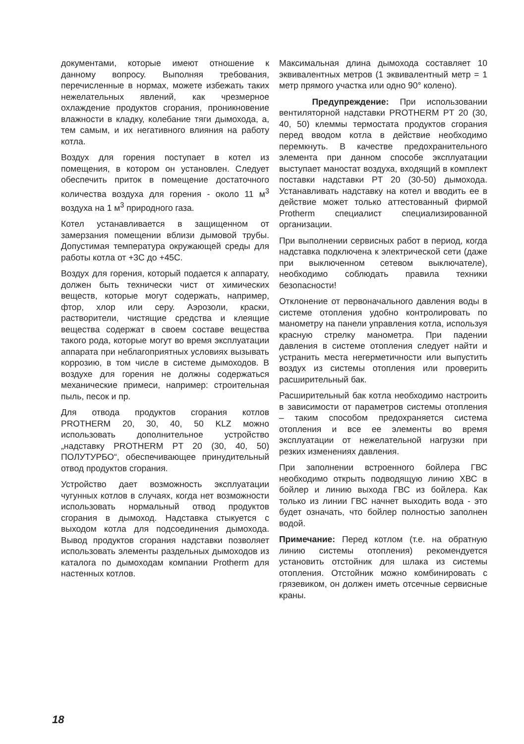документами, которые имеют отношение к данному вопросу. Выполняя требования, перечисленные в нормах, можете избежать таких нежелательных явлений, как чрезмерное охлаждение продуктов сгорания, проникновение влажности в кладку, колебание тяги дымохода, а, тем самым, и их негативного влияния на работу котла.
Воздух для горения поступает в котел из помещения, в котором он установлен. Следует обеспечить приток в помещение достаточного количества воздуха для горения - около 11 м<sup>3</sup> воздуха на 1 м<sup>3</sup> природного газа.
Котел устанавливается в защищенном от замерзания помещении вблизи дымовой трубы. Допустимая температура окружающей среды для работы котла от +3C до +45C.
Воздух для горения, который подается к аппарату, должен быть технически чист от химических веществ, которые могут содержать, например, фтор, хлор или серу. Аэрозоли, краски, растворители, чистящие средства и клеящие вещества содержат в своем составе вещества такого рода, которые могут во время эксплуатации аппарата при неблагоприятных условиях вызывать коррозию, в том числе в системе дымоходов. В воздухе для горения не должны содержаться механические примеси, например: строительная пыль, песок и пр.
Для отвода продуктов сгорания котлов PROTHERM 20, 30, 40, 50 KLZ можно использовать дополнительное устройство „надставку PROTHERM PT 20 (30, 40, 50) ПОЛУТУРБО“, обеспечивающее принудительный отвод продуктов сгорания.
Устройство дает возможность эксплуатации чугунных котлов в случаях, когда нет возможности использовать нормальный отвод продуктов сгорания в дымоход. Надставка стыкуется с выходом котла для подсоединения дымохода. Вывод продуктов сгорания надставки позволяет использовать элементы раздельных дымоходов из каталога по дымоходам компании Protherm для настенных котлов.
Максимальная длина дымохода составляет 10 эквивалентных метров (1 эквивалентный метр = 1 метр прямого участка или одно 90° колено).
Предупреждение: При использовании вентиляторной надставки PROTHERM PT 20 (30, 40, 50) клеммы термостата продуктов сгорания перед вводом котла в действие необходимо перемкнуть. В качестве предохранительного элемента при данном способе эксплуатации выступает маностат воздуха, входящий в комплект поставки надставки PT 20 (30-50) дымохода. Устанавливать надставку на котел и вводить ее в действие может только аттестованный фирмой Protherm специалист специализированной организации.
При выполнении сервисных работ в период, когда надставка подключена к электрической сети (даже при выключенном сетевом выключателе), необходимо соблюдать правила техники безопасности!
Отклонение от первоначального давления воды в системе отопления удобно контролировать по манометру на панели управления котла, используя красную стрелку манометра. При падении давления в системе отопления следует найти и устранить места негерметичности или выпустить воздух из системы отопления или проверить расширительный бак.
Расширительный бак котла необходимо настроить в зависимости от параметров системы отопления – таким способом предохраняется система отопления и все ее элементы во время эксплуатации от нежелательной нагрузки при резких изменениях давления.
При заполнении встроенного бойлера ГВС необходимо открыть подводящую линию ХВС в бойлер и линию выхода ГВС из бойлера. Как только из линии ГВС начнет выходить вода - это будет означать, что бойлер полностью заполнен водой.
Примечание: Перед котлом (т.е. на обратную линию системы отопления) рекомендуется установить отстойник для шлака из системы отопления. Отстойник можно комбинировать с грязевиком, он должен иметь отсечные сервисные краны.
18